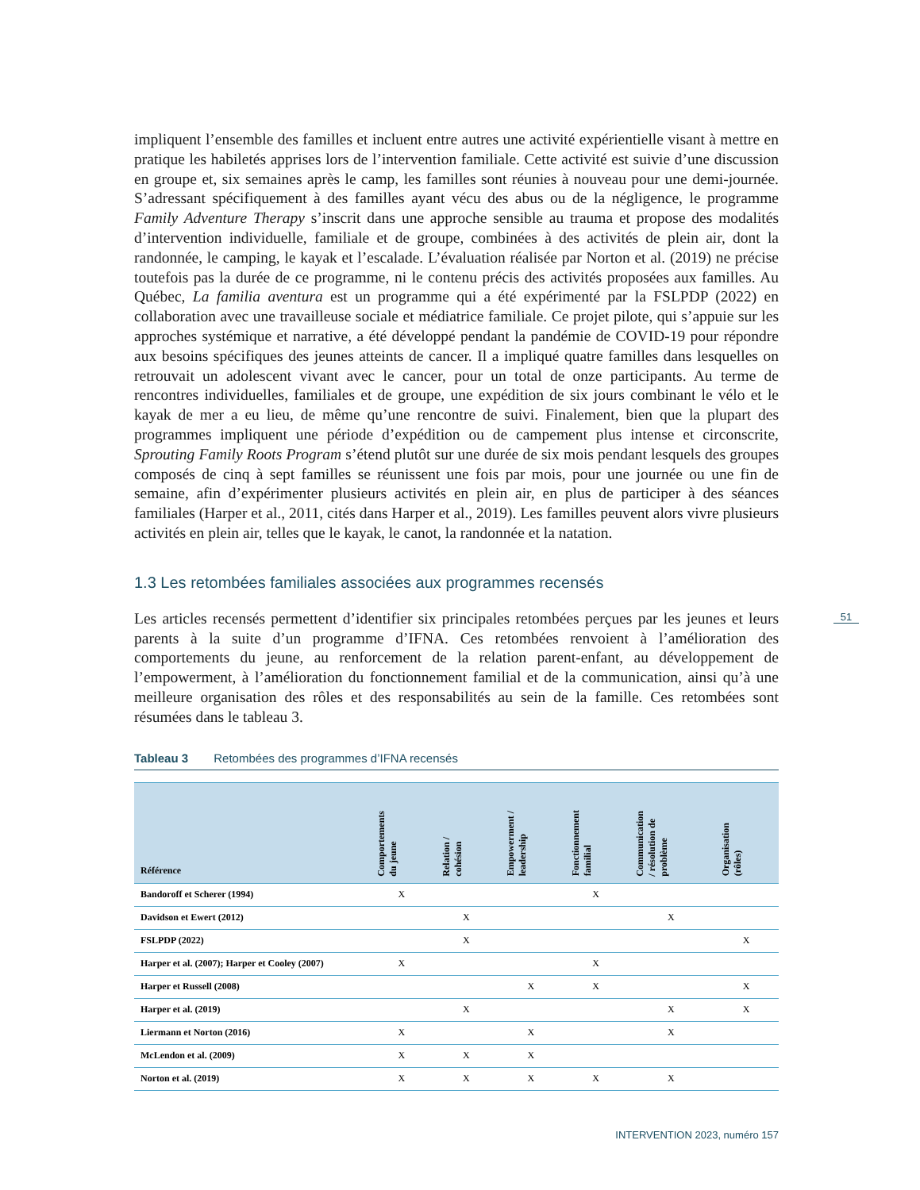impliquent l’ensemble des familles et incluent entre autres une activité expérientielle visant à mettre en pratique les habiletés apprises lors de l’intervention familiale. Cette activité est suivie d’une discussion en groupe et, six semaines après le camp, les familles sont réunies à nouveau pour une demi-journée. S’adressant spécifiquement à des familles ayant vécu des abus ou de la négligence, le programme Family Adventure Therapy s’inscrit dans une approche sensible au trauma et propose des modalités d’intervention individuelle, familiale et de groupe, combinées à des activités de plein air, dont la randonnée, le camping, le kayak et l’escalade. L’évaluation réalisée par Norton et al. (2019) ne précise toutefois pas la durée de ce programme, ni le contenu précis des activités proposées aux familles. Au Québec, La familia aventura est un programme qui a été expérimenté par la FSLPDP (2022) en collaboration avec une travailleuse sociale et médiatrice familiale. Ce projet pilote, qui s’appuie sur les approches systémique et narrative, a été développé pendant la pandémie de COVID-19 pour répondre aux besoins spécifiques des jeunes atteints de cancer. Il a impliqué quatre familles dans lesquelles on retrouvait un adolescent vivant avec le cancer, pour un total de onze participants. Au terme de rencontres individuelles, familiales et de groupe, une expédition de six jours combinant le vélo et le kayak de mer a eu lieu, de même qu’une rencontre de suivi. Finalement, bien que la plupart des programmes impliquent une période d’expédition ou de campement plus intense et circonscrite, Sprouting Family Roots Program s’étend plutôt sur une durée de six mois pendant lesquels des groupes composés de cinq à sept familles se réunissent une fois par mois, pour une journée ou une fin de semaine, afin d’expérimenter plusieurs activités en plein air, en plus de participer à des séances familiales (Harper et al., 2011, cités dans Harper et al., 2019). Les familles peuvent alors vivre plusieurs activités en plein air, telles que le kayak, le canot, la randonnée et la natation.
1.3 Les retombées familiales associées aux programmes recensés
Les articles recensés permettent d’identifier six principales retombées perçues par les jeunes et leurs parents à la suite d’un programme d’IFNA. Ces retombées renvoient à l’amélioration des comportements du jeune, au renforcement de la relation parent-enfant, au développement de l’empowerment, à l’amélioration du fonctionnement familial et de la communication, ainsi qu’à une meilleure organisation des rôles et des responsabilités au sein de la famille. Ces retombées sont résumées dans le tableau 3.
Tableau 3 Retombées des programmes d’IFNA recensés
| Référence | Comportements du jeune | Relation / cohésion | Empowerment / leadership | Fonctionnement familial | Communication / résolution de problème | Organisation (rôles) |
| --- | --- | --- | --- | --- | --- | --- |
| Bandoroff et Scherer (1994) | X | | | X | | |
| Davidson et Ewert (2012) | | X | | | X | |
| FSLPDP (2022) | | X | | | | X |
| Harper et al. (2007); Harper et Cooley (2007) | X | | | X | | |
| Harper et Russell (2008) | | | X | X | | X |
| Harper et al. (2019) | | X | | | X | X |
| Liermann et Norton (2016) | X | | X | | X | |
| McLendon et al. (2009) | X | X | X | | | |
| Norton et al. (2019) | X | X | X | X | X | |
51
INTERVENTION 2023, numéro 157